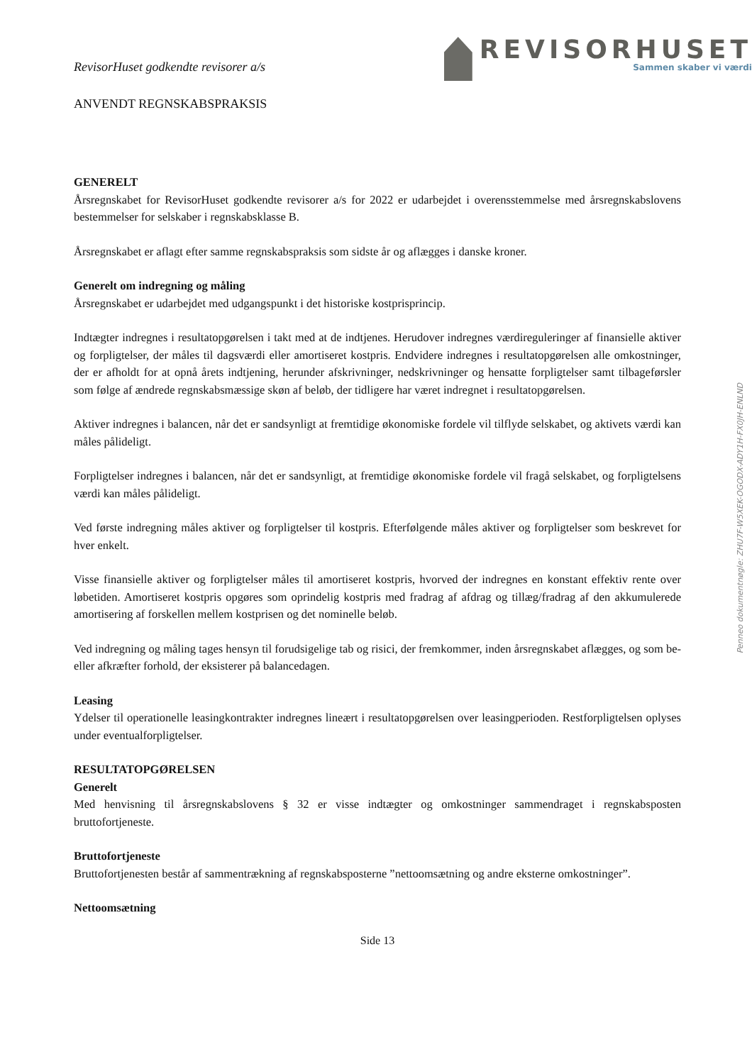Penneo dokumentnøgle: ZHU7F-W5XEK-OGODX-ADY1H-FX0JH-ENLND
RevisorHuset godkendte revisorer a/s
REVISORHUSET
Sammen skaber vi værdi
ANVENDT REGNSKABSPRAKSIS
GENERELT
Årsregnskabet for RevisorHuset godkendte revisorer a/s for 2022 er udarbejdet i overensstemmelse med årsregnskabslovens bestemmelser for selskaber i regnskabsklasse B.
Årsregnskabet er aflagt efter samme regnskabspraksis som sidste år og aflægges i danske kroner.
Generelt om indregning og måling
Årsregnskabet er udarbejdet med udgangspunkt i det historiske kostprisprincip.
Indtægter indregnes i resultatopgørelsen i takt med at de indtjenes. Herudover indregnes værdireguleringer af finansielle aktiver og forpligtelser, der måles til dagsværdi eller amortiseret kostpris. Endvidere indregnes i resultatopgørelsen alle omkostninger, der er afholdt for at opnå årets indtjening, herunder afskrivninger, nedskrivninger og hensatte forpligtelser samt tilbageførsler som følge af ændrede regnskabsmæssige skøn af beløb, der tidligere har været indregnet i resultatopgørelsen.
Aktiver indregnes i balancen, når det er sandsynligt at fremtidige økonomiske fordele vil tilflyde selskabet, og aktivets værdi kan måles pålideligt.
Forpligtelser indregnes i balancen, når det er sandsynligt, at fremtidige økonomiske fordele vil fragå selskabet, og forpligtelsens værdi kan måles pålideligt.
Ved første indregning måles aktiver og forpligtelser til kostpris. Efterfølgende måles aktiver og forpligtelser som beskrevet for hver enkelt.
Visse finansielle aktiver og forpligtelser måles til amortiseret kostpris, hvorved der indregnes en konstant effektiv rente over løbetiden. Amortiseret kostpris opgøres som oprindelig kostpris med fradrag af afdrag og tillæg/fradrag af den akkumulerede amortisering af forskellen mellem kostprisen og det nominelle beløb.
Ved indregning og måling tages hensyn til forudsigelige tab og risici, der fremkommer, inden årsregnskabet aflægges, og som be- eller afkræfter forhold, der eksisterer på balancedagen.
Leasing
Ydelser til operationelle leasingkontrakter indregnes lineært i resultatopgørelsen over leasingperioden. Restforpligtelsen oplyses under eventualforpligtelser.
RESULTATOPGØRELSEN
Generelt
Med henvisning til årsregnskabslovens § 32 er visse indtægter og omkostninger sammendraget i regnskabsposten bruttofortjeneste.
Bruttofortjeneste
Bruttofortjenesten består af sammentrækning af regnskabsposterne ”nettoomsætning og andre eksterne omkostninger”.
Nettoomsætning
Side 13